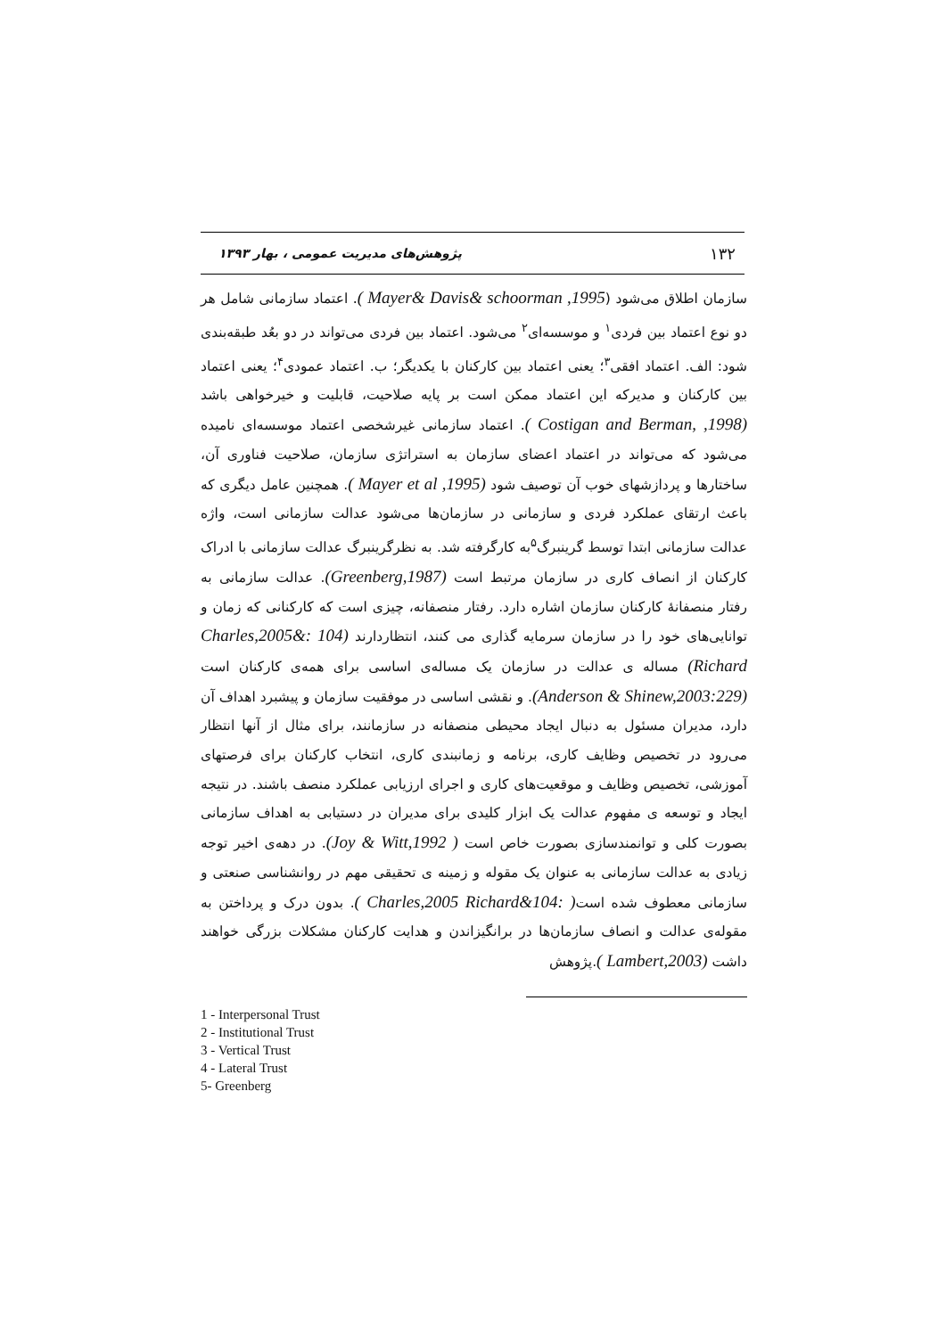۱۳۲ پژوهش‌های مدیریت عمومی ، بهار ۱۳۹۳
سازمان اطلاق می‌شود (Mayer& Davis& schoorman ,1995 ). اعتماد سازمانی شامل هر دو نوع اعتماد بین فردی<sup>۱</sup> و موسسه‌ای<sup>۲</sup> می‌شود. اعتماد بین فردی می‌تواند در دو بعُد طبقه‌بندی شود: الف. اعتماد افقی<sup>۳</sup>؛ یعنی اعتماد بین کارکنان با یکدیگر؛ ب. اعتماد عمودی<sup>۴</sup>؛ یعنی اعتماد بین کارکنان و مدیرکه این اعتماد ممکن است بر پایه صلاحیت، قابلیت و خیرخواهی باشد (Costigan and Berman, ,1998 ). اعتماد سازمانی غیرشخصی اعتماد موسسه‌ای نامیده می‌شود که می‌تواند در اعتماد اعضای سازمان به استراتژی سازمان، صلاحیت فناوری آن، ساختارها و پردازشهای خوب آن توصیف شود (Mayer et al ,1995 ). همچنین عامل دیگری که باعث ارتقای عملکرد فردی و سازمانی در سازمان‌ها می‌شود عدالت سازمانی است، واژه عدالت سازمانی ابتدا توسط گرینبرگ<sup>۵</sup>به کارگرفته شد. به نظرگرینبرگ عدالت سازمانی با ادراک کارکنان از انصاف کاری در سازمان مرتبط است (Greenberg,1987). عدالت سازمانی به رفتار منصفانهٔ کارکنان سازمان اشاره دارد. رفتار منصفانه، چیزی است که کارکنانی که زمان و توانایی‌های خود را در سازمان سرمایه گذاری می کنند، انتظاردارند (104 :&Charles,2005 Richard) مساله ی عدالت در سازمان یک مساله‌ی اساسی برای همه‌ی کارکنان است (Anderson & Shinew,2003:229). و نقشی اساسی در موفقیت سازمان و پیشبرد اهداف آن دارد، مدیران مسئول به دنبال ایجاد محیطی منصفانه در سازمانند، برای مثال از آنها انتظار می‌رود در تخصیص وظایف کاری، برنامه و زمانبندی کاری، انتخاب کارکنان برای فرصتهای آموزشی، تخصیص وظایف و موقعیت‌های کاری و اجرای ارزیابی عملکرد منصف باشند. در نتیجه ایجاد و توسعه ی مفهوم عدالت یک ابزار کلیدی برای مدیران در دستیابی به اهداف سازمانی بصورت کلی و توانمندسازی بصورت خاص است ( Joy & Witt,1992). در دهه‌ی اخیر توجه زیادی به عدالت سازمانی به عنوان یک مقوله و زمینه ی تحقیقی مهم در روانشناسی صنعتی و سازمانی معطوف شده است( :Charles,2005 Richard&104 ). بدون درک و پرداختن به مقوله‌ی عدالت و انصاف سازمان‌ها در برانگیزاندن و هدایت کارکنان مشکلات بزرگی خواهند داشت (Lambert,2003 ).پژوهش
1 - Interpersonal Trust
2 - Institutional Trust
3 - Vertical Trust
4 - Lateral Trust
5- Greenberg